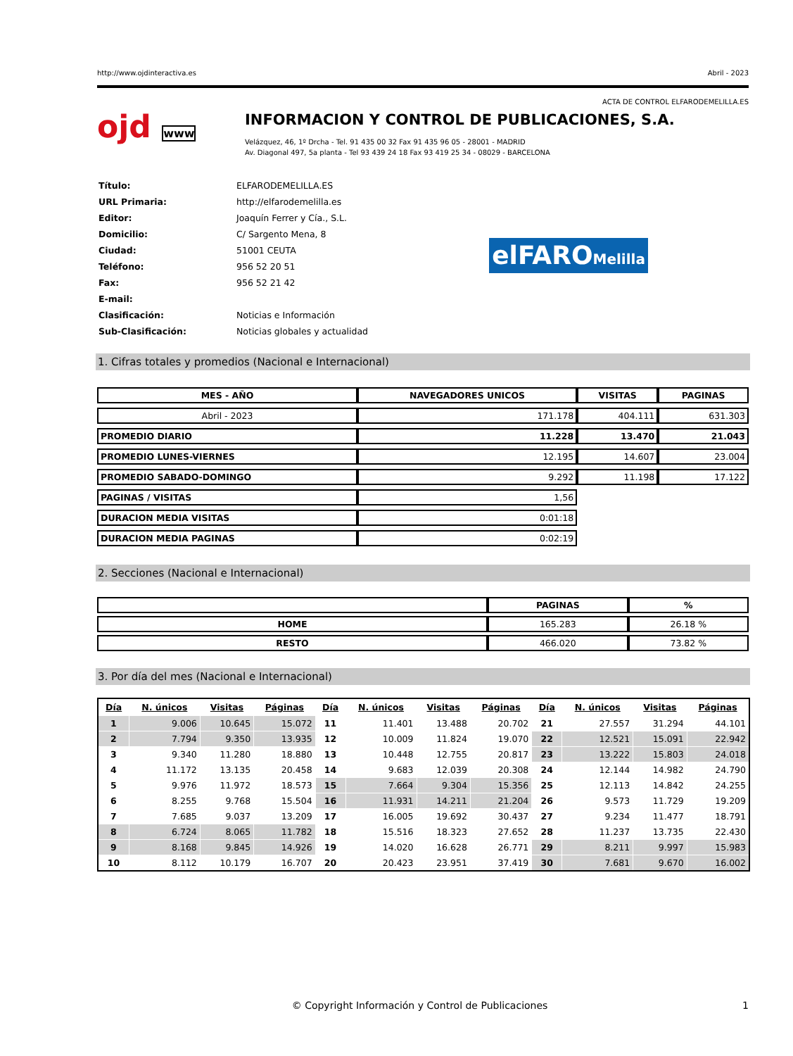http://www.ojdinteractiva.es Abril - 2023
ACTA DE CONTROL ELFARODEMELILLA.ES
ojd www
INFORMACION Y CONTROL DE PUBLICACIONES, S.A.
Velázquez, 46, 1º Drcha - Tel. 91 435 00 32 Fax 91 435 96 05 - 28001 - MADRID
Av. Diagonal 497, 5a planta - Tel 93 439 24 18 Fax 93 419 25 34 - 08029 - BARCELONA
| Título: | ELFARODEMELILLA.ES |
| URL Primaria: | http://elfarodemelilla.es |
| Editor: | Joaquín Ferrer y Cía., S.L. |
| Domicilio: | C/ Sargento Mena, 8 |
| Ciudad: | 51001 CEUTA |
| Teléfono: | 956 52 20 51 |
| Fax: | 956 52 21 42 |
| E-mail: | |
| Clasificación: | Noticias e Información |
| Sub-Clasificación: | Noticias globales y actualidad |
elFAROMelilla
1. Cifras totales y promedios (Nacional e Internacional)
| MES - AÑO | NAVEGADORES UNICOS | VISITAS | PAGINAS |
| --- | --- | --- | --- |
| Abril - 2023 | 171.178 | 404.111 | 631.303 |
| PROMEDIO DIARIO | 11.228 | 13.470 | 21.043 |
| PROMEDIO LUNES-VIERNES | 12.195 | 14.607 | 23.004 |
| PROMEDIO SABADO-DOMINGO | 9.292 | 11.198 | 17.122 |
| PAGINAS / VISITAS | 1,56 | | |
| DURACION MEDIA VISITAS | 0:01:18 | | |
| DURACION MEDIA PAGINAS | 0:02:19 | | |
2. Secciones (Nacional e Internacional)
| | PAGINAS | % |
| --- | --- | --- |
| HOME | 165.283 | 26.18 % |
| RESTO | 466.020 | 73.82 % |
3. Por día del mes (Nacional e Internacional)
| Día | N. únicos | Visitas | Páginas | Día | N. únicos | Visitas | Páginas | Día | N. únicos | Visitas | Páginas |
| --- | --- | --- | --- | --- | --- | --- | --- | --- | --- | --- | --- |
| 1 | 9.006 | 10.645 | 15.072 | 11 | 11.401 | 13.488 | 20.702 | 21 | 27.557 | 31.294 | 44.101 |
| 2 | 7.794 | 9.350 | 13.935 | 12 | 10.009 | 11.824 | 19.070 | 22 | 12.521 | 15.091 | 22.942 |
| 3 | 9.340 | 11.280 | 18.880 | 13 | 10.448 | 12.755 | 20.817 | 23 | 13.222 | 15.803 | 24.018 |
| 4 | 11.172 | 13.135 | 20.458 | 14 | 9.683 | 12.039 | 20.308 | 24 | 12.144 | 14.982 | 24.790 |
| 5 | 9.976 | 11.972 | 18.573 | 15 | 7.664 | 9.304 | 15.356 | 25 | 12.113 | 14.842 | 24.255 |
| 6 | 8.255 | 9.768 | 15.504 | 16 | 11.931 | 14.211 | 21.204 | 26 | 9.573 | 11.729 | 19.209 |
| 7 | 7.685 | 9.037 | 13.209 | 17 | 16.005 | 19.692 | 30.437 | 27 | 9.234 | 11.477 | 18.791 |
| 8 | 6.724 | 8.065 | 11.782 | 18 | 15.516 | 18.323 | 27.652 | 28 | 11.237 | 13.735 | 22.430 |
| 9 | 8.168 | 9.845 | 14.926 | 19 | 14.020 | 16.628 | 26.771 | 29 | 8.211 | 9.997 | 15.983 |
| 10 | 8.112 | 10.179 | 16.707 | 20 | 20.423 | 23.951 | 37.419 | 30 | 7.681 | 9.670 | 16.002 |
© Copyright Información y Control de Publicaciones 1